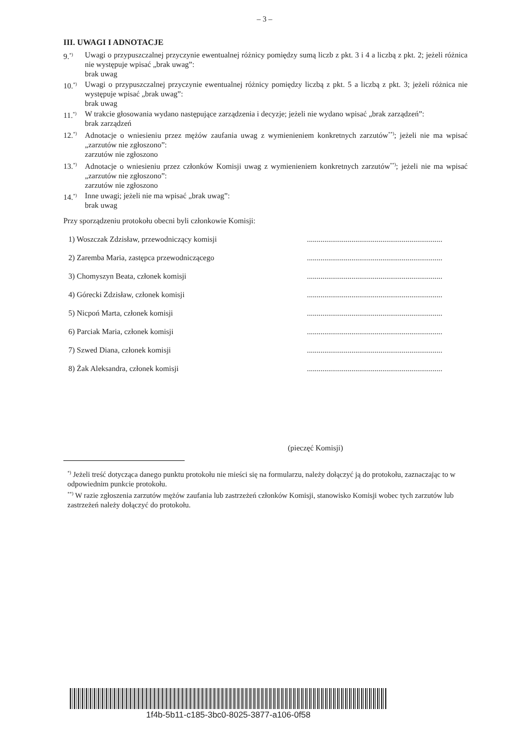– 3 –
III. UWAGI I ADNOTACJE
9.<sup>*)</sup> Uwagi o przypuszczalnej przyczynie ewentualnej różnicy pomiędzy sumą liczb z pkt. 3 i 4 a liczbą z pkt. 2; jeżeli różnica nie występuje wpisać „brak uwag”:
brak uwag
10.<sup>*)</sup> Uwagi o przypuszczalnej przyczynie ewentualnej różnicy pomiędzy liczbą z pkt. 5 a liczbą z pkt. 3; jeżeli różnica nie występuje wpisać „brak uwag”:
brak uwag
11.<sup>*)</sup> W trakcie głosowania wydano następujące zarządzenia i decyzje; jeżeli nie wydano wpisać „brak zarządzeń”:
brak zarządzeń
12.<sup>*)</sup> Adnotacje o wniesieniu przez mężów zaufania uwag z wymienieniem konkretnych zarzutów<sup>**)</sup>; jeżeli nie ma wpisać „zarzutów nie zgłoszono”:
zarzutów nie zgłoszono
13.<sup>*)</sup> Adnotacje o wniesieniu przez członków Komisji uwag z wymienieniem konkretnych zarzutów<sup>**)</sup>; jeżeli nie ma wpisać „zarzutów nie zgłoszono”:
zarzutów nie zgłoszono
14.<sup>*)</sup> Inne uwagi; jeżeli nie ma wpisać „brak uwag”:
brak uwag
Przy sporządzeniu protokołu obecni byli członkowie Komisji:
1) Woszczak Zdzisław, przewodniczący komisji......................................................................
2) Zaremba Maria, zastępca przewodniczącego......................................................................
3) Chomyszyn Beata, członek komisji......................................................................
4) Górecki Zdzisław, członek komisji......................................................................
5) Nicpoń Marta, członek komisji......................................................................
6) Parciak Maria, członek komisji......................................................................
7) Szwed Diana, członek komisji......................................................................
8) Żak Aleksandra, członek komisji......................................................................
(pieczęć Komisji)
<sup>*)</sup> Jeżeli treść dotycząca danego punktu protokołu nie mieści się na formularzu, należy dołączyć ją do protokołu, zaznaczając to w odpowiednim punkcie protokołu.
<sup>**)</sup> W razie zgłoszenia zarzutów mężów zaufania lub zastrzeżeń członków Komisji, stanowisko Komisji wobec tych zarzutów lub zastrzeżeń należy dołączyć do protokołu.
1f4b-5b11-c185-3bc0-8025-3877-a106-0f58